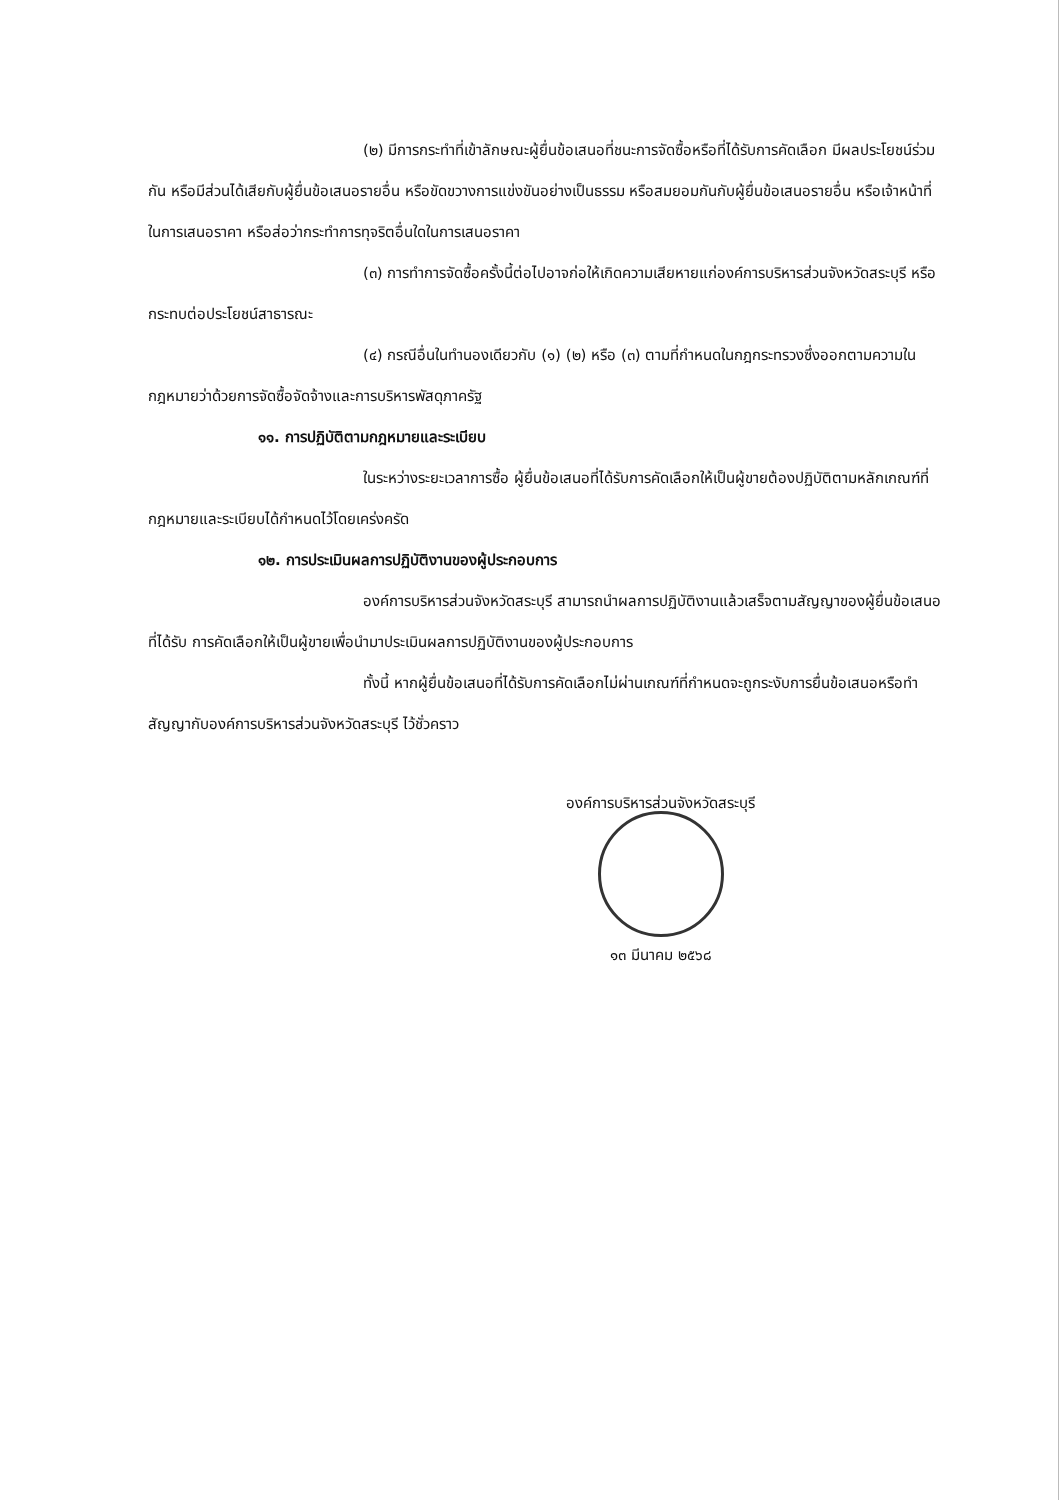(๒) มีการกระทำที่เข้าลักษณะผู้ยื่นข้อเสนอที่ชนะการจัดซื้อหรือที่ได้รับการคัดเลือก มีผลประโยชน์ร่วมกัน หรือมีส่วนได้เสียกับผู้ยื่นข้อเสนอรายอื่น หรือขัดขวางการแข่งขันอย่างเป็นธรรม หรือสมยอมกันกับผู้ยื่นข้อเสนอรายอื่น หรือเจ้าหน้าที่ในการเสนอราคา หรือส่อว่ากระทำการทุจริตอื่นใดในการเสนอราคา
(๓) การทำการจัดซื้อครั้งนี้ต่อไปอาจก่อให้เกิดความเสียหายแก่องค์การบริหารส่วนจังหวัดสระบุรี หรือกระทบต่อประโยชน์สาธารณะ
(๔) กรณีอื่นในทำนองเดียวกับ (๑) (๒) หรือ (๓) ตามที่กำหนดในกฎกระทรวงซึ่งออกตามความในกฎหมายว่าด้วยการจัดซื้อจัดจ้างและการบริหารพัสดุภาครัฐ
๑๑. การปฏิบัติตามกฎหมายและระเบียบ
ในระหว่างระยะเวลาการซื้อ ผู้ยื่นข้อเสนอที่ได้รับการคัดเลือกให้เป็นผู้ขายต้องปฏิบัติตามหลักเกณฑ์ที่กฎหมายและระเบียบได้กำหนดไว้โดยเคร่งครัด
๑๒. การประเมินผลการปฏิบัติงานของผู้ประกอบการ
องค์การบริหารส่วนจังหวัดสระบุรี สามารถนำผลการปฏิบัติงานแล้วเสร็จตามสัญญาของผู้ยื่นข้อเสนอที่ได้รับ การคัดเลือกให้เป็นผู้ขายเพื่อนำมาประเมินผลการปฏิบัติงานของผู้ประกอบการ
ทั้งนี้ หากผู้ยื่นข้อเสนอที่ได้รับการคัดเลือกไม่ผ่านเกณฑ์ที่กำหนดจะถูกระงับการยื่นข้อเสนอหรือทำสัญญากับองค์การบริหารส่วนจังหวัดสระบุรี ไว้ชั่วคราว
องค์การบริหารส่วนจังหวัดสระบุรี
๑๓ มีนาคม ๒๕๖๘